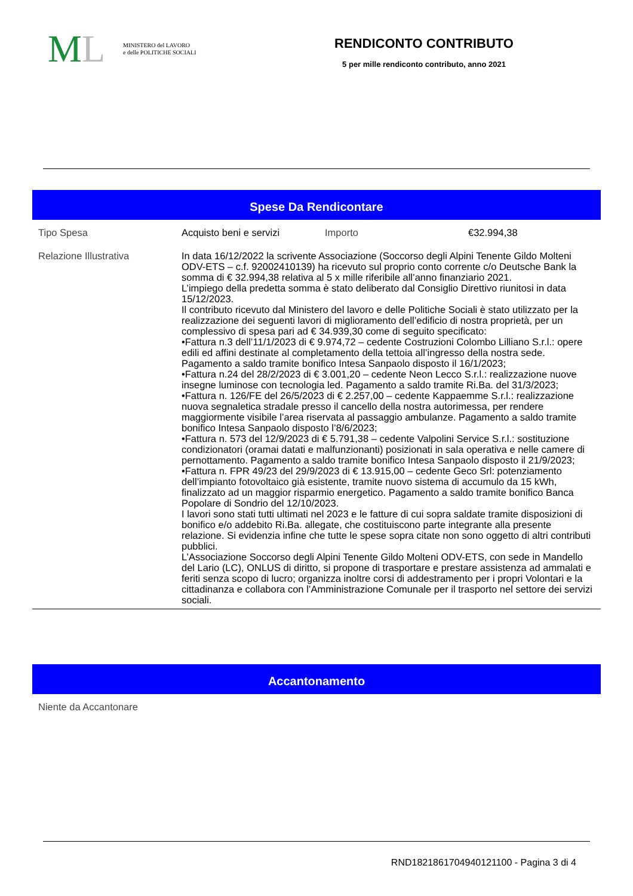ML
MINISTERO del LAVORO
e delle POLITICHE SOCIALI
RENDICONTO CONTRIBUTO
5 per mille rendiconto contributo, anno 2021
Spese Da Rendicontare
| Tipo Spesa | Acquisto beni e servizi | Importo | €32.994,38 |
| Relazione Illustrativa | In data 16/12/2022 la scrivente Associazione (Soccorso degli Alpini Tenente Gildo Molteni ODV-ETS – c.f. 92002410139) ha ricevuto sul proprio conto corrente c/o Deutsche Bank la somma di € 32.994,38 relativa al 5 x mille riferibile all’anno finanziario 2021. L’impiego della predetta somma è stato deliberato dal Consiglio Direttivo riunitosi in data 15/12/2023. Il contributo ricevuto dal Ministero del lavoro e delle Politiche Sociali è stato utilizzato per la realizzazione dei seguenti lavori di miglioramento dell’edificio di nostra proprietà, per un complessivo di spesa pari ad € 34.939,30 come di seguito specificato: •Fattura n.3 dell’11/1/2023 di € 9.974,72 – cedente Costruzioni Colombo Lilliano S.r.l.: opere edili ed affini destinate al completamento della tettoia all’ingresso della nostra sede. Pagamento a saldo tramite bonifico Intesa Sanpaolo disposto il 16/1/2023; •Fattura n.24 del 28/2/2023 di € 3.001,20 – cedente Neon Lecco S.r.l.: realizzazione nuove insegne luminose con tecnologia led. Pagamento a saldo tramite Ri.Ba. del 31/3/2023; •Fattura n. 126/FE del 26/5/2023 di € 2.257,00 – cedente Kappaemme S.r.l.: realizzazione nuova segnaletica stradale presso il cancello della nostra autorimessa, per rendere maggiormente visibile l’area riservata al passaggio ambulanze. Pagamento a saldo tramite bonifico Intesa Sanpaolo disposto l’8/6/2023; •Fattura n. 573 del 12/9/2023 di € 5.791,38 – cedente Valpolini Service S.r.l.: sostituzione condizionatori (oramai datati e malfunzionanti) posizionati in sala operativa e nelle camere di pernottamento. Pagamento a saldo tramite bonifico Intesa Sanpaolo disposto il 21/9/2023; •Fattura n. FPR 49/23 del 29/9/2023 di € 13.915,00 – cedente Geco Srl: potenziamento dell’impianto fotovoltaico già esistente, tramite nuovo sistema di accumulo da 15 kWh, finalizzato ad un maggior risparmio energetico. Pagamento a saldo tramite bonifico Banca Popolare di Sondrio del 12/10/2023. I lavori sono stati tutti ultimati nel 2023 e le fatture di cui sopra saldate tramite disposizioni di bonifico e/o addebito Ri.Ba. allegate, che costituiscono parte integrante alla presente relazione. Si evidenzia infine che tutte le spese sopra citate non sono oggetto di altri contributi pubblici. L’Associazione Soccorso degli Alpini Tenente Gildo Molteni ODV-ETS, con sede in Mandello del Lario (LC), ONLUS di diritto, si propone di trasportare e prestare assistenza ad ammalati e feriti senza scopo di lucro; organizza inoltre corsi di addestramento per i propri Volontari e la cittadinanza e collabora con l’Amministrazione Comunale per il trasporto nel settore dei servizi sociali. | | |
Accantonamento
| Niente da Accantonare |
RND182186170494012110​0 - Pagina 3 di 4